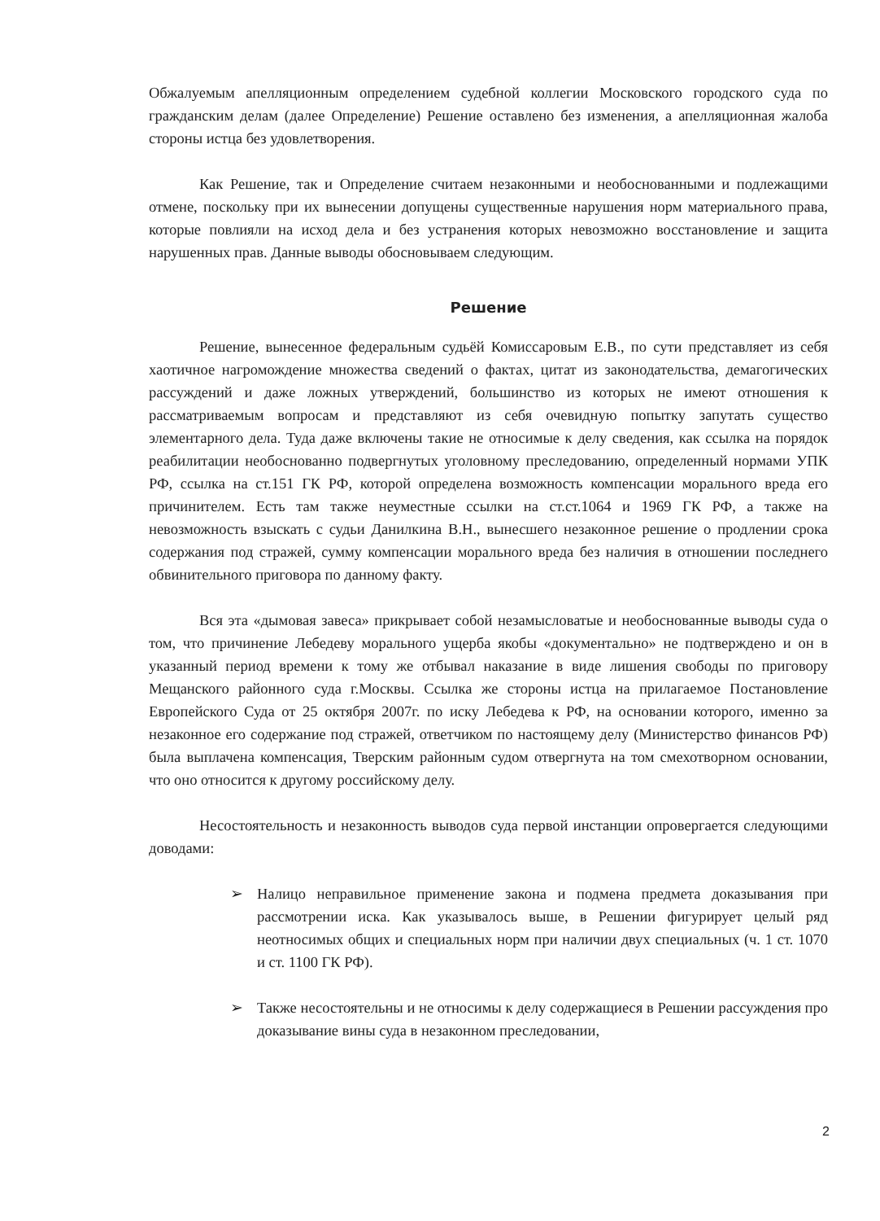Обжалуемым апелляционным определением судебной коллегии Московского городского суда по гражданским делам (далее Определение) Решение оставлено без изменения, а апелляционная жалоба стороны истца без удовлетворения.
Как Решение, так и Определение считаем незаконными и необоснованными и подлежащими отмене, поскольку при их вынесении допущены существенные нарушения норм материального права, которые повлияли на исход дела и без устранения которых невозможно восстановление и защита нарушенных прав. Данные выводы обосновываем следующим.
Решение
Решение, вынесенное федеральным судьёй Комиссаровым Е.В., по сути представляет из себя хаотичное нагромождение множества сведений о фактах, цитат из законодательства, демагогических рассуждений и даже ложных утверждений, большинство из которых не имеют отношения к рассматриваемым вопросам и представляют из себя очевидную попытку запутать существо элементарного дела. Туда даже включены такие не относимые к делу сведения, как ссылка на порядок реабилитации необоснованно подвергнутых уголовному преследованию, определенный нормами УПК РФ, ссылка на ст.151 ГК РФ, которой определена возможность компенсации морального вреда его причинителем. Есть там также неуместные ссылки на ст.ст.1064 и 1969 ГК РФ, а также на невозможность взыскать с судьи Данилкина В.Н., вынесшего незаконное решение о продлении срока содержания под стражей, сумму компенсации морального вреда без наличия в отношении последнего обвинительного приговора по данному факту.
Вся эта «дымовая завеса» прикрывает собой незамысловатые и необоснованные выводы суда о том, что причинение Лебедеву морального ущерба якобы «документально» не подтверждено и он в указанный период времени к тому же отбывал наказание в виде лишения свободы по приговору Мещанского районного суда г.Москвы. Ссылка же стороны истца на прилагаемое Постановление Европейского Суда от 25 октября 2007г. по иску Лебедева к РФ, на основании которого, именно за незаконное его содержание под стражей, ответчиком по настоящему делу (Министерство финансов РФ) была выплачена компенсация, Тверским районным судом отвергнута на том смехотворном основании, что оно относится к другому российскому делу.
Несостоятельность и незаконность выводов суда первой инстанции опровергается следующими доводами:
➢ Налицо неправильное применение закона и подмена предмета доказывания при рассмотрении иска. Как указывалось выше, в Решении фигурирует целый ряд неотносимых общих и специальных норм при наличии двух специальных (ч. 1 ст. 1070 и ст. 1100 ГК РФ).
➢ Также несостоятельны и не относимы к делу содержащиеся в Решении рассуждения про доказывание вины суда в незаконном преследовании,
2